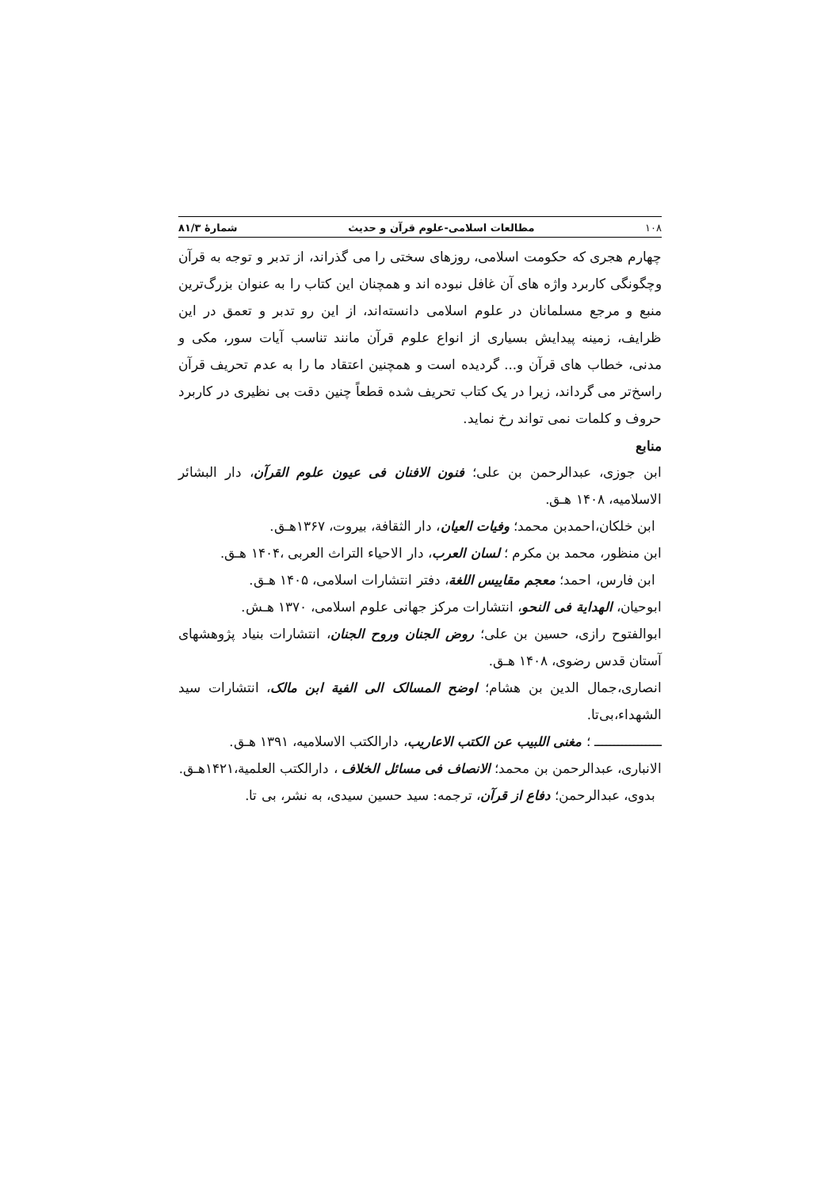۱۰۸ مطالعات اسلامی-علوم قرآن و حدیث شمارۀ ۸۱/۳
چهارم هجری که حکومت اسلامی، روزهای سختی را می گذراند، از تدبر و توجه به قرآن وچگونگی کاربرد واژه های آن غافل نبوده اند و همچنان این کتاب را به عنوان بزرگ‌ترین منبع و مرجع مسلمانان در علوم اسلامی دانسته‌اند، از این رو تدبر و تعمق در این ظرایف، زمینه پیدایش بسیاری از انواع علوم قرآن مانند تناسب آیات سور، مکی و مدنی، خطاب های قرآن و... گردیده است و همچنین اعتقاد ما را به عدم تحریف قرآن راسخ‌تر می گرداند، زیرا در یک کتاب تحریف شده قطعاً چنین دقت بی نظیری در کاربرد حروف و کلمات نمی تواند رخ نماید.
منابع
ابن جوزی، عبدالرحمن بن علی؛ فنون الافنان فی عیون علوم القرآن، دار البشائر الاسلامیه، ۱۴۰۸ هـق.
ابن خلکان،احمدبن محمد؛ وفیات العیان، دار الثقافة، بیروت، ۱۳۶۷هـق.
ابن منظور، محمد بن مکرم ؛ لسان العرب، دار الاحیاء التراث العربی ،۱۴۰۴ هـق.
ابن فارس، احمد؛ معجم مقاییس اللغة، دفتر انتشارات اسلامی، ۱۴۰۵ هـق.
ابوحیان، الهدایة فی النحو، انتشارات مرکز جهانی علوم اسلامی، ۱۳۷۰ هـش.
ابوالفتوح رازی، حسین بن علی؛ روض الجنان وروح الجنان، انتشارات بنیاد پژوهشهای آستان قدس رضوی، ۱۴۰۸ هـق.
انصاری،جمال الدین بن هشام؛ اوضح المسالک الی الفیة ابن مالک، انتشارات سید الشهداء،بی‌تا.
ـــــــــــــــــ ؛ مغنی اللبیب عن الکتب الاعاریب، دارالکتب الاسلامیه، ۱۳۹۱ هـق.
الانباری، عبدالرحمن بن محمد؛ الانصاف فی مسائل الخلاف ، دارالکتب العلمیة،۱۴۲۱هـق.
بدوی، عبدالرحمن؛ دفاع از قرآن، ترجمه: سید حسین سیدی، به نشر، بی تا.